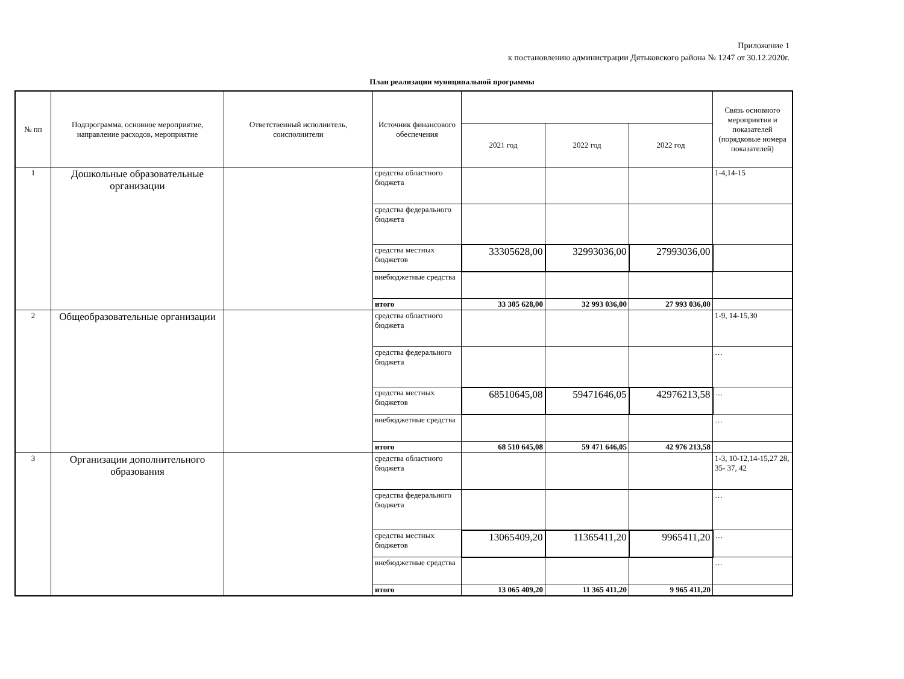Приложение 1
к постановлению администрации Дятьковского района № 1247 от 30.12.2020г.
План реализации муниципальной программы
| № пп | Подпрограмма, основное мероприятие, направление расходов, мероприятие | Ответственный исполнитель, соисполнители | Источник финансового обеспечения | | | | Связь основного мероприятия и показателей (порядковые номера показателей) |
| --- | --- | --- | --- | --- | --- | --- | --- |
| | | | | 2021 год | 2022 год | 2022 год | |
| 1 | Дошкольные образовательные организации | | средства областного бюджета | | | | 1-4,14-15 |
| | | | средства федерального бюджета | | | | |
| | | | средства местных бюджетов | 33305628,00 | 32993036,00 | 27993036,00 | |
| | | | внебюджетные средства | | | | |
| | | | итого | 33 305 628,00 | 32 993 036,00 | 27 993 036,00 | |
| 2 | Общеобразовательные организации | | средства областного бюджета | | | | 1-9, 14-15,30 |
| | | | средства федерального бюджета | | | | … |
| | | | средства местных бюджетов | 68510645,08 | 59471646,05 | 42976213,58 | … |
| | | | внебюджетные средства | | | | … |
| | | | итого | 68 510 645,08 | 59 471 646,05 | 42 976 213,58 | |
| 3 | Организации дополнительного образования | | средства областного бюджета | | | | 1-3, 10-12,14-15,27 28, 35- 37, 42 |
| | | | средства федерального бюджета | | | | … |
| | | | средства местных бюджетов | 13065409,20 | 11365411,20 | 9965411,20 | … |
| | | | внебюджетные средства | | | | … |
| | | | итого | 13 065 409,20 | 11 365 411,20 | 9 965 411,20 | |